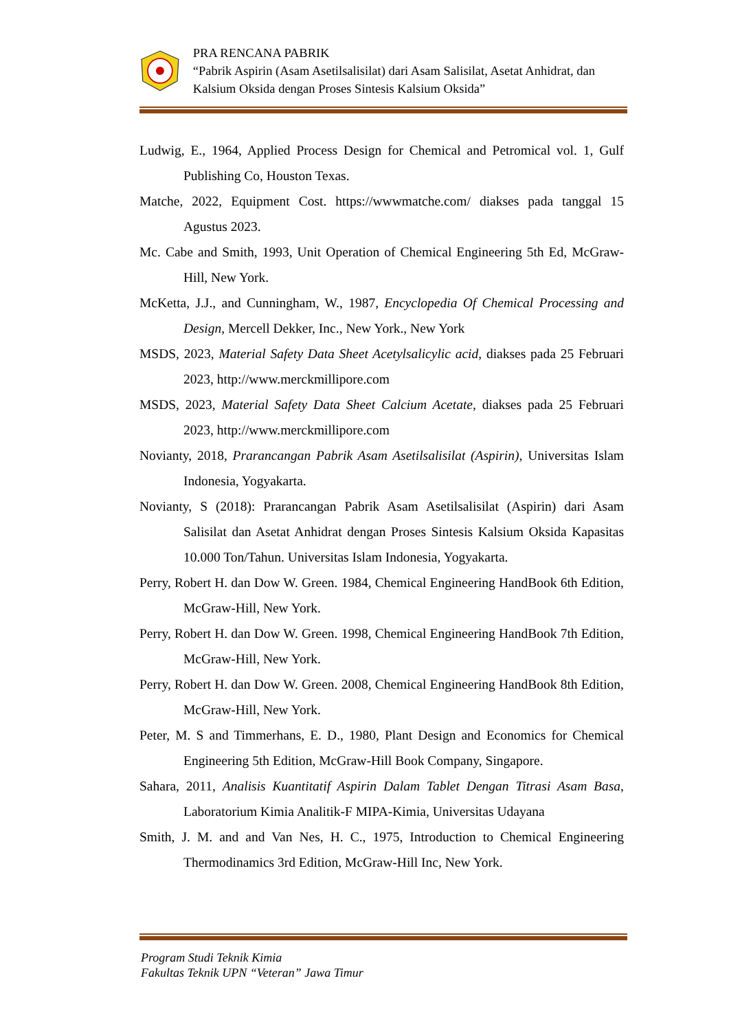PRA RENCANA PABRIK
“Pabrik Aspirin (Asam Asetilsalisilat) dari Asam Salisilat, Asetat Anhidrat, dan Kalsium Oksida dengan Proses Sintesis Kalsium Oksida”
Ludwig, E., 1964, Applied Process Design for Chemical and Petromical vol. 1, Gulf Publishing Co, Houston Texas.
Matche, 2022, Equipment Cost. https://wwwmatche.com/ diakses pada tanggal 15 Agustus 2023.
Mc. Cabe and Smith, 1993, Unit Operation of Chemical Engineering 5th Ed, McGraw-Hill, New York.
McKetta, J.J., and Cunningham, W., 1987, Encyclopedia Of Chemical Processing and Design, Mercell Dekker, Inc., New York., New York
MSDS, 2023, Material Safety Data Sheet Acetylsalicylic acid, diakses pada 25 Februari 2023, http://www.merckmillipore.com
MSDS, 2023, Material Safety Data Sheet Calcium Acetate, diakses pada 25 Februari 2023, http://www.merckmillipore.com
Novianty, 2018, Prarancangan Pabrik Asam Asetilsalisilat (Aspirin), Universitas Islam Indonesia, Yogyakarta.
Novianty, S (2018): Prarancangan Pabrik Asam Asetilsalisilat (Aspirin) dari Asam Salisilat dan Asetat Anhidrat dengan Proses Sintesis Kalsium Oksida Kapasitas 10.000 Ton/Tahun. Universitas Islam Indonesia, Yogyakarta.
Perry, Robert H. dan Dow W. Green. 1984, Chemical Engineering HandBook 6th Edition, McGraw-Hill, New York.
Perry, Robert H. dan Dow W. Green. 1998, Chemical Engineering HandBook 7th Edition, McGraw-Hill, New York.
Perry, Robert H. dan Dow W. Green. 2008, Chemical Engineering HandBook 8th Edition, McGraw-Hill, New York.
Peter, M. S and Timmerhans, E. D., 1980, Plant Design and Economics for Chemical Engineering 5th Edition, McGraw-Hill Book Company, Singapore.
Sahara, 2011, Analisis Kuantitatif Aspirin Dalam Tablet Dengan Titrasi Asam Basa, Laboratorium Kimia Analitik-F MIPA-Kimia, Universitas Udayana
Smith, J. M. and and Van Nes, H. C., 1975, Introduction to Chemical Engineering Thermodinamics 3rd Edition, McGraw-Hill Inc, New York.
Program Studi Teknik Kimia
Fakultas Teknik UPN “Veteran” Jawa Timur